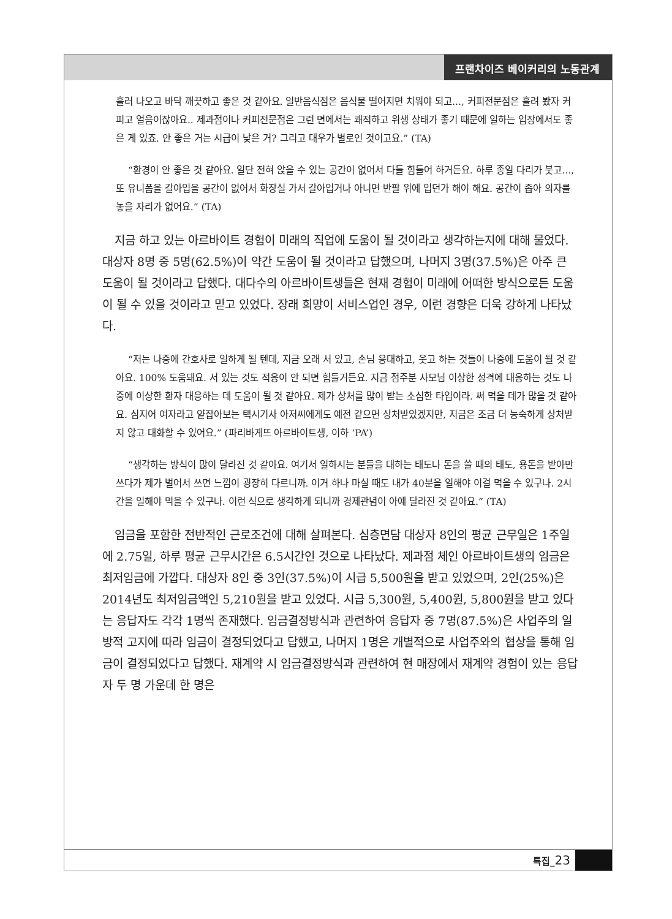프랜차이즈 베이커리의 노동관계
흘러 나오고 바닥 깨끗하고 좋은 것 같아요. 일반음식점은 음식물 떨어지면 치워야 되고..., 커피전문점은 흘려 봤자 커피고 얼음이잖아요.. 제과점이나 커피전문점은 그런 면에서는 쾌적하고 위생 상태가 좋기 때문에 일하는 입장에서도 좋은 게 있죠. 안 좋은 거는 시급이 낮은 거? 그리고 대우가 별로인 것이고요.” (TA)
“환경이 안 좋은 것 같아요. 일단 전혀 앉을 수 있는 공간이 없어서 다들 힘들어 하거든요. 하루 종일 다리가 붓고..., 또 유니폼을 갈아입을 공간이 없어서 화장실 가서 갈아입거나 아니면 반팔 위에 입던가 해야 해요. 공간이 좁아 의자를 놓을 자리가 없어요.” (TA)
지금 하고 있는 아르바이트 경험이 미래의 직업에 도움이 될 것이라고 생각하는지에 대해 물었다. 대상자 8명 중 5명(62.5%)이 약간 도움이 될 것이라고 답했으며, 나머지 3명(37.5%)은 아주 큰 도움이 될 것이라고 답했다. 대다수의 아르바이트생들은 현재 경험이 미래에 어떠한 방식으로든 도움이 될 수 있을 것이라고 믿고 있었다. 장래 희망이 서비스업인 경우, 이런 경향은 더욱 강하게 나타났다.
“저는 나중에 간호사로 일하게 될 텐데, 지금 오래 서 있고, 손님 응대하고, 웃고 하는 것들이 나중에 도움이 될 것 같아요. 100% 도움돼요. 서 있는 것도 적응이 안 되면 힘들거든요. 지금 점주분 사모님 이상한 성격에 대응하는 것도 나중에 이상한 환자 대응하는 데 도움이 될 것 같아요. 제가 상처를 많이 받는 소심한 타입이라. 써 먹을 데가 많을 것 같아요. 심지어 여자라고 얕잡아보는 택시기사 아저씨에게도 예전 같으면 상처받았겠지만, 지금은 조금 더 능숙하게 상처받지 않고 대화할 수 있어요.” (파리바게뜨 아르바이트생, 이하 ‘PA’)
“생각하는 방식이 많이 달라진 것 같아요. 여기서 일하시는 분들을 대하는 태도나 돈을 쓸 때의 태도, 용돈을 받아만 쓰다가 제가 벌어서 쓰면 느낌이 굉장히 다르니까. 이거 하나 마실 때도 내가 40분을 일해야 이걸 먹을 수 있구나. 2시간을 일해야 먹을 수 있구나. 이런 식으로 생각하게 되니까 경제관념이 아예 달라진 것 같아요.” (TA)
임금을 포함한 전반적인 근로조건에 대해 살펴본다. 심층면담 대상자 8인의 평균 근무일은 1주일에 2.75일, 하루 평균 근무시간은 6.5시간인 것으로 나타났다. 제과점 체인 아르바이트생의 임금은 최저임금에 가깝다. 대상자 8인 중 3인(37.5%)이 시급 5,500원을 받고 있었으며, 2인(25%)은 2014년도 최저임금액인 5,210원을 받고 있었다. 시급 5,300원, 5,400원, 5,800원을 받고 있다는 응답자도 각각 1명씩 존재했다. 임금결정방식과 관련하여 응답자 중 7명(87.5%)은 사업주의 일방적 고지에 따라 임금이 결정되었다고 답했고, 나머지 1명은 개별적으로 사업주와의 협상을 통해 임금이 결정되었다고 답했다. 재계약 시 임금결정방식과 관련하여 현 매장에서 재계약 경험이 있는 응답자 두 명 가운데 한 명은
특집_23